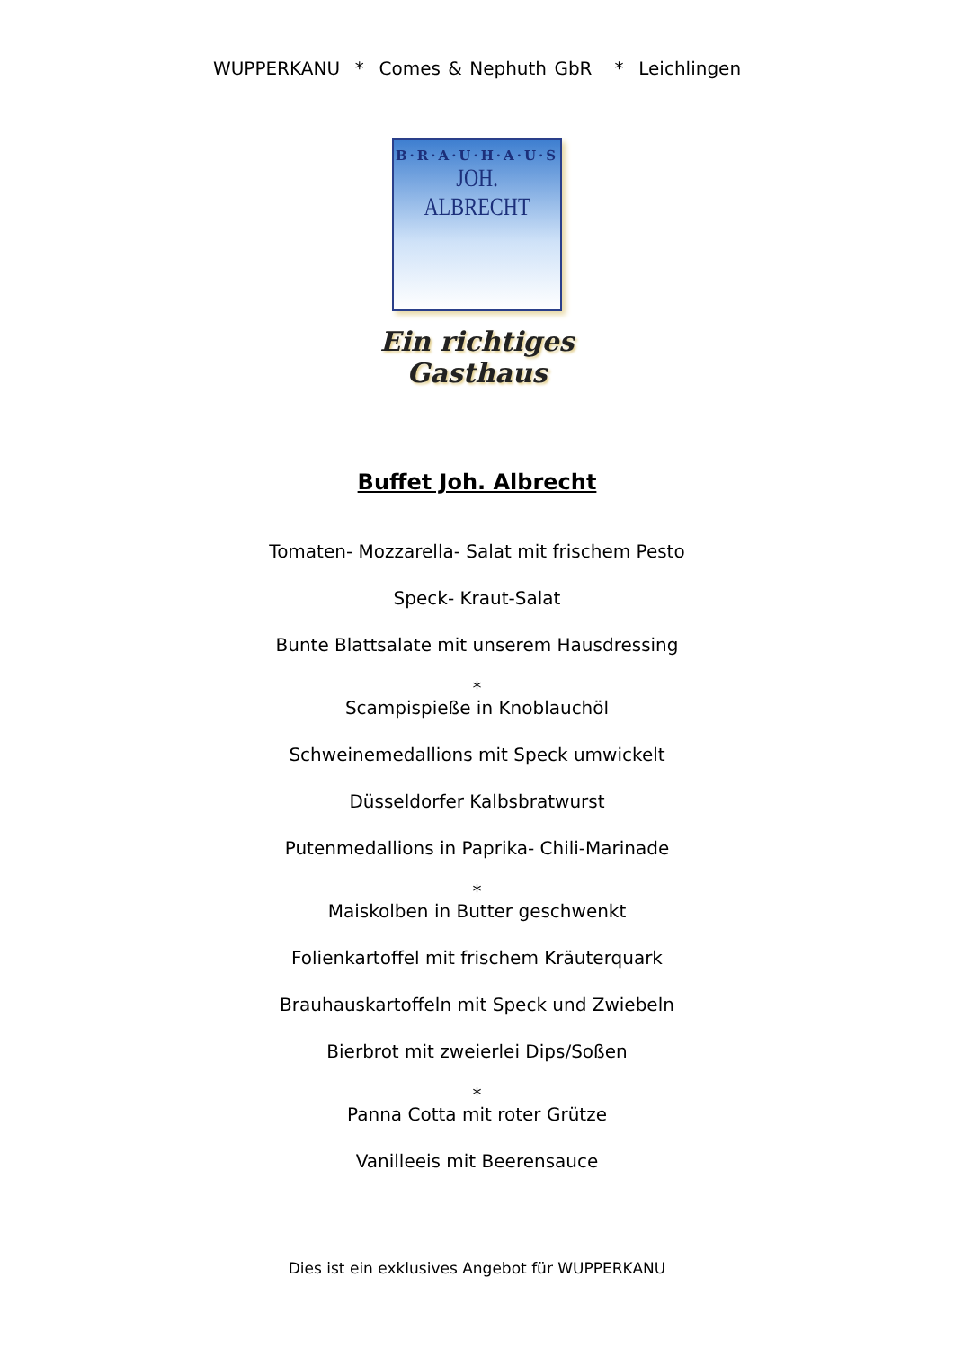WUPPERKANU * Comes & Nephuth GbR * Leichlingen
B·R·A·U·H·A·U·S
JOH. ALBRECHT
Ein richtiges Gasthaus
Buffet Joh. Albrecht
Tomaten- Mozzarella- Salat mit frischem Pesto
Speck- Kraut-Salat
Bunte Blattsalate mit unserem Hausdressing
*
Scampispieße in Knoblauchöl
Schweinemedallions mit Speck umwickelt
Düsseldorfer Kalbsbratwurst
Putenmedallions in Paprika- Chili-Marinade
*
Maiskolben in Butter geschwenkt
Folienkartoffel mit frischem Kräuterquark
Brauhauskartoffeln mit Speck und Zwiebeln
Bierbrot mit zweierlei Dips/Soßen
*
Panna Cotta mit roter Grütze
Vanilleeis mit Beerensauce
Dies ist ein exklusives Angebot für WUPPERKANU